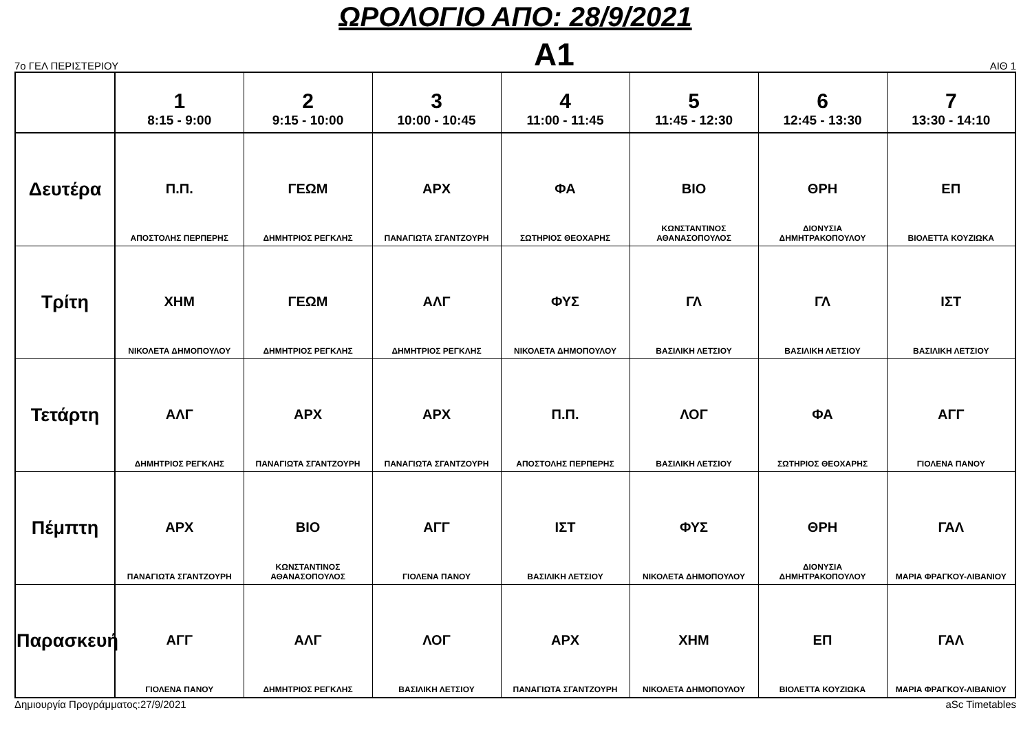ΩΡΟΛΟΓΙΟ ΑΠΟ: 28/9/2021
7ο ΓΕΛ ΠΕΡΙΣΤΕΡΙΟΥ A1 ΑΙΘ 1
| | 1 8:15 - 9:00 | 2 9:15 - 10:00 | 3 10:00 - 10:45 | 4 11:00 - 11:45 | 5 11:45 - 12:30 | 6 12:45 - 13:30 | 7 13:30 - 14:10 |
| --- | --- | --- | --- | --- | --- | --- | --- |
| Δευτέρα | Π.Π. ΑΠΟΣΤΟΛΗΣ ΠΕΡΠΕΡΗΣ | ΓΕΩΜ ΔΗΜΗΤΡΙΟΣ ΡΕΓΚΛΗΣ | ΑΡΧ ΠΑΝΑΓΙΩΤΑ ΣΓΑΝΤΖΟΥΡΗ | ΦΑ ΣΩΤΗΡΙΟΣ ΘΕΟΧΑΡΗΣ | ΒΙΟ ΚΩΝΣΤΑΝΤΙΝΟΣ ΑΘΑΝΑΣΟΠΟΥΛΟΣ | ΘΡΗ ΔΙΟΝΥΣΙΑ ΔΗΜΗΤΡΑΚΟΠΟΥΛΟΥ | ΕΠ ΒΙΟΛΕΤΤΑ ΚΟΥΖΙΩΚΑ |
| Τρίτη | ΧΗΜ ΝΙΚΟΛΕΤΑ ΔΗΜΟΠΟΥΛΟΥ | ΓΕΩΜ ΔΗΜΗΤΡΙΟΣ ΡΕΓΚΛΗΣ | ΑΛΓ ΔΗΜΗΤΡΙΟΣ ΡΕΓΚΛΗΣ | ΦΥΣ ΝΙΚΟΛΕΤΑ ΔΗΜΟΠΟΥΛΟΥ | ΓΛ ΒΑΣΙΛΙΚΗ ΛΕΤΣΙΟΥ | ΓΛ ΒΑΣΙΛΙΚΗ ΛΕΤΣΙΟΥ | ΙΣΤ ΒΑΣΙΛΙΚΗ ΛΕΤΣΙΟΥ |
| Τετάρτη | ΑΛΓ ΔΗΜΗΤΡΙΟΣ ΡΕΓΚΛΗΣ | ΑΡΧ ΠΑΝΑΓΙΩΤΑ ΣΓΑΝΤΖΟΥΡΗ | ΑΡΧ ΠΑΝΑΓΙΩΤΑ ΣΓΑΝΤΖΟΥΡΗ | Π.Π. ΑΠΟΣΤΟΛΗΣ ΠΕΡΠΕΡΗΣ | ΛΟΓ ΒΑΣΙΛΙΚΗ ΛΕΤΣΙΟΥ | ΦΑ ΣΩΤΗΡΙΟΣ ΘΕΟΧΑΡΗΣ | ΑΓΓ ΓΙΟΛΕΝΑ ΠΑΝΟΥ |
| Πέμπτη | ΑΡΧ ΠΑΝΑΓΙΩΤΑ ΣΓΑΝΤΖΟΥΡΗ | ΒΙΟ ΚΩΝΣΤΑΝΤΙΝΟΣ ΑΘΑΝΑΣΟΠΟΥΛΟΣ | ΑΓΓ ΓΙΟΛΕΝΑ ΠΑΝΟΥ | ΙΣΤ ΒΑΣΙΛΙΚΗ ΛΕΤΣΙΟΥ | ΦΥΣ ΝΙΚΟΛΕΤΑ ΔΗΜΟΠΟΥΛΟΥ | ΘΡΗ ΔΙΟΝΥΣΙΑ ΔΗΜΗΤΡΑΚΟΠΟΥΛΟΥ | ΓΑΛ ΜΑΡΙΑ ΦΡΑΓΚΟΥ-ΛΙΒΑΝΙΟΥ |
| Παρασκευή | ΑΓΓ ΓΙΟΛΕΝΑ ΠΑΝΟΥ | ΑΛΓ ΔΗΜΗΤΡΙΟΣ ΡΕΓΚΛΗΣ | ΛΟΓ ΒΑΣΙΛΙΚΗ ΛΕΤΣΙΟΥ | ΑΡΧ ΠΑΝΑΓΙΩΤΑ ΣΓΑΝΤΖΟΥΡΗ | ΧΗΜ ΝΙΚΟΛΕΤΑ ΔΗΜΟΠΟΥΛΟΥ | ΕΠ ΒΙΟΛΕΤΤΑ ΚΟΥΖΙΩΚΑ | ΓΑΛ ΜΑΡΙΑ ΦΡΑΓΚΟΥ-ΛΙΒΑΝΙΟΥ |
Δημιουργία Προγράμματος:27/9/2021 aSc Timetables